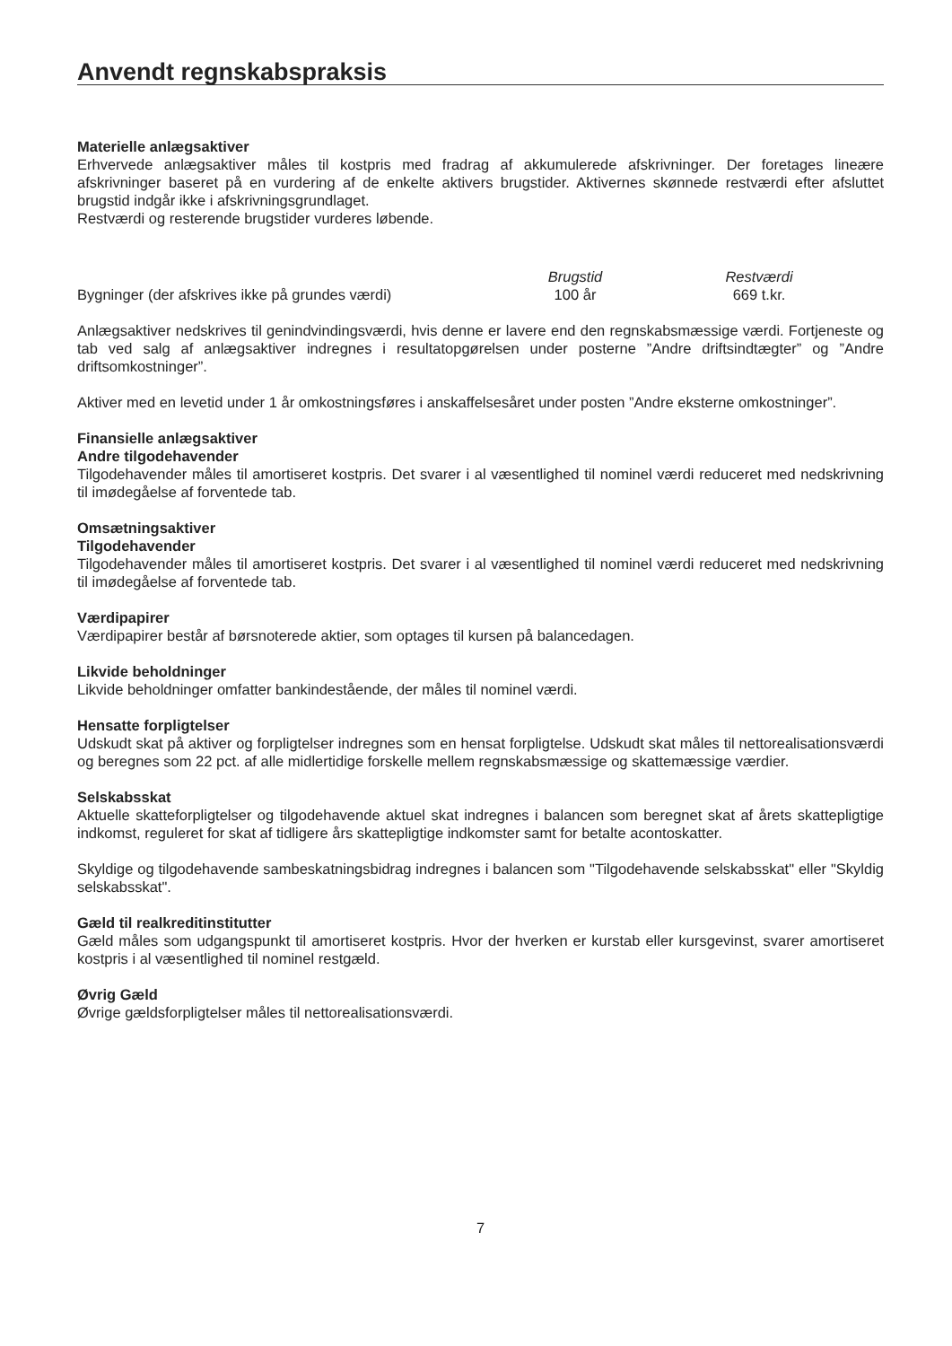Anvendt regnskabspraksis
Materielle anlægsaktiver
Erhvervede anlægsaktiver måles til kostpris med fradrag af akkumulerede afskrivninger. Der foretages lineære afskrivninger baseret på en vurdering af de enkelte aktivers brugstider. Aktivernes skønnede restværdi efter afsluttet brugstid indgår ikke i afskrivningsgrundlaget.
Restværdi og resterende brugstider vurderes løbende.
| | Brugstid | Restværdi | |
| --- | --- | --- | --- |
| Bygninger (der afskrives ikke på grundes værdi) | 100 år | 669 t.kr. | |
Anlægsaktiver nedskrives til genindvindingsværdi, hvis denne er lavere end den regnskabsmæssige værdi. Fortjeneste og tab ved salg af anlægsaktiver indregnes i resultatopgørelsen under posterne ”Andre driftsindtægter” og ”Andre driftsomkostninger”.
Aktiver med en levetid under 1 år omkostningsføres i anskaffelsesåret under posten ”Andre eksterne omkostninger”.
Finansielle anlægsaktiver
Andre tilgodehavender
Tilgodehavender måles til amortiseret kostpris. Det svarer i al væsentlighed til nominel værdi reduceret med nedskrivning til imødegåelse af forventede tab.
Omsætningsaktiver
Tilgodehavender
Tilgodehavender måles til amortiseret kostpris. Det svarer i al væsentlighed til nominel værdi reduceret med nedskrivning til imødegåelse af forventede tab.
Værdipapirer
Værdipapirer består af børsnoterede aktier, som optages til kursen på balancedagen.
Likvide beholdninger
Likvide beholdninger omfatter bankindestående, der måles til nominel værdi.
Hensatte forpligtelser
Udskudt skat på aktiver og forpligtelser indregnes som en hensat forpligtelse. Udskudt skat måles til nettorealisationsværdi og beregnes som 22 pct. af alle midlertidige forskelle mellem regnskabsmæssige og skattemæssige værdier.
Selskabsskat
Aktuelle skatteforpligtelser og tilgodehavende aktuel skat indregnes i balancen som beregnet skat af årets skattepligtige indkomst, reguleret for skat af tidligere års skattepligtige indkomster samt for betalte acontoskatter.
Skyldige og tilgodehavende sambeskatningsbidrag indregnes i balancen som "Tilgodehavende selskabsskat" eller "Skyldig selskabsskat".
Gæld til realkreditinstitutter
Gæld måles som udgangspunkt til amortiseret kostpris. Hvor der hverken er kurstab eller kursgevinst, svarer amortiseret kostpris i al væsentlighed til nominel restgæld.
Øvrig Gæld
Øvrige gældsforpligtelser måles til nettorealisationsværdi.
7